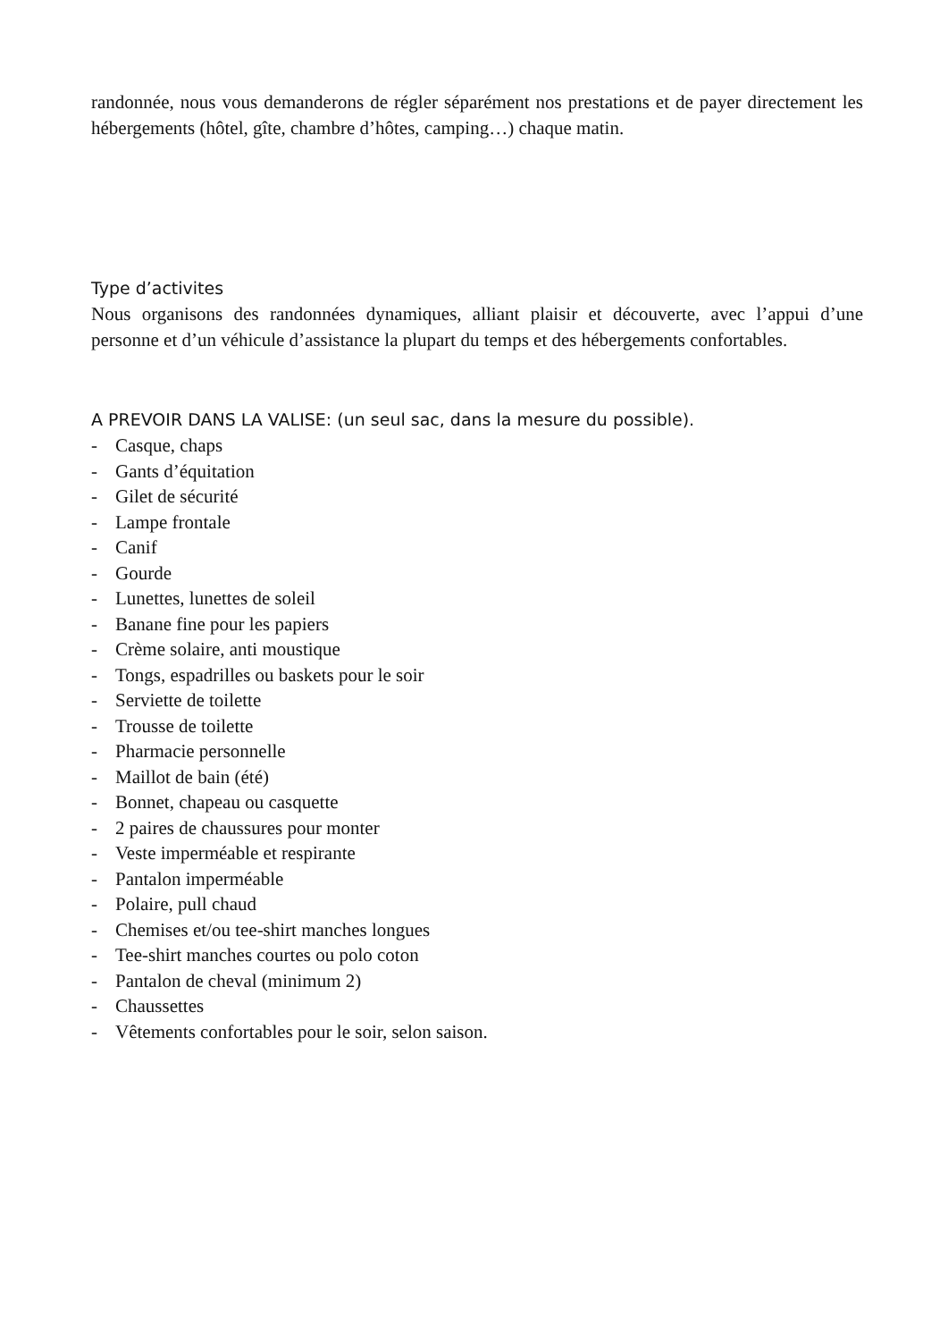randonnée, nous vous demanderons de régler séparément nos prestations et de payer directement les hébergements (hôtel, gîte, chambre d’hôtes, camping…) chaque matin.
Type d’activites
Nous organisons des randonnées dynamiques, alliant plaisir et découverte, avec l’appui d’une personne et d’un véhicule d’assistance la plupart du temps et des hébergements confortables.
A PREVOIR DANS LA VALISE: (un seul sac, dans la mesure du possible).
- Casque, chaps
- Gants d’équitation
- Gilet de sécurité
- Lampe frontale
- Canif
- Gourde
- Lunettes, lunettes de soleil
- Banane fine pour les papiers
- Crème solaire, anti moustique
- Tongs, espadrilles ou baskets pour le soir
- Serviette de toilette
- Trousse de toilette
- Pharmacie personnelle
- Maillot de bain (été)
- Bonnet, chapeau ou casquette
- 2 paires de chaussures pour monter
- Veste imperméable et respirante
- Pantalon imperméable
- Polaire, pull chaud
- Chemises et/ou tee-shirt manches longues
- Tee-shirt manches courtes ou polo coton
- Pantalon de cheval (minimum 2)
- Chaussettes
- Vêtements confortables pour le soir, selon saison.